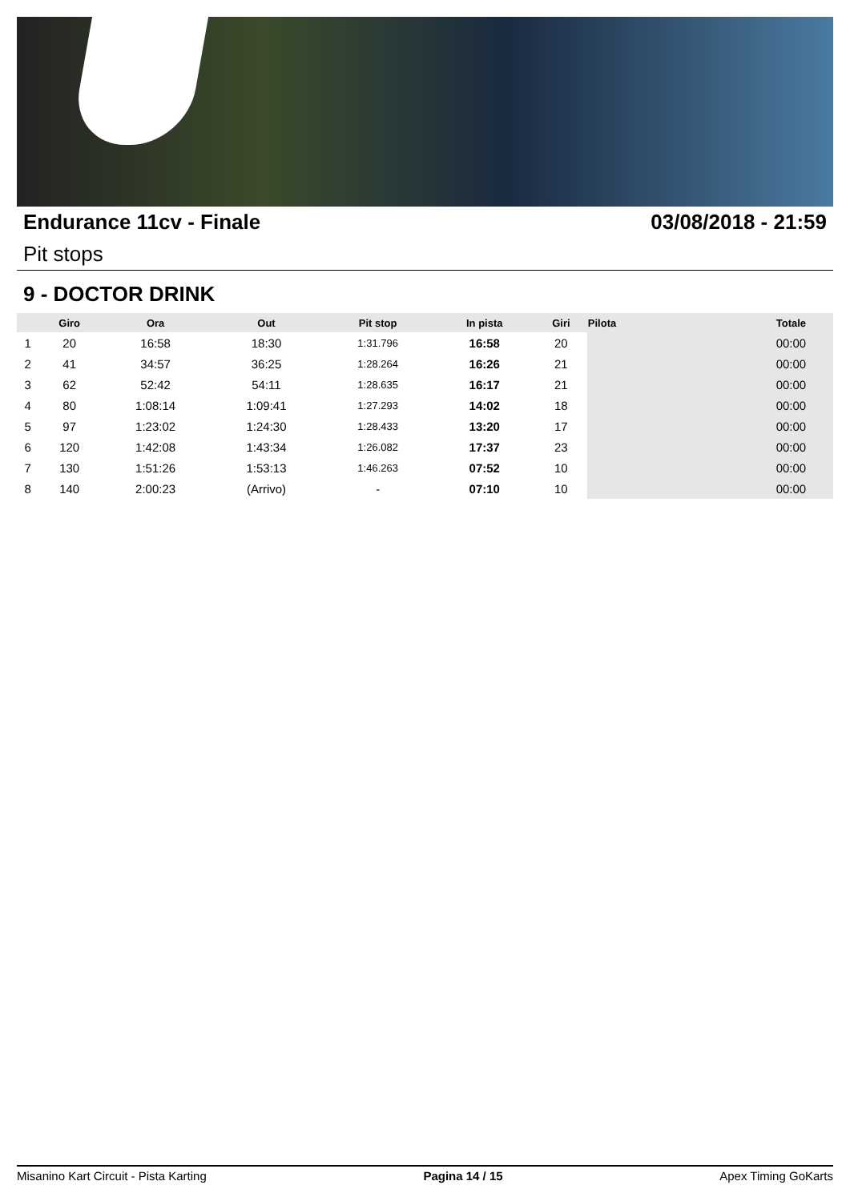Endurance 11cv - Finale 03/08/2018 - 21:59
Pit stops
9 - DOCTOR DRINK
| | Giro | Ora | Out | Pit stop | In pista | Giri | Pilota | Totale |
| --- | --- | --- | --- | --- | --- | --- | --- | --- |
| 1 | 20 | 16:58 | 18:30 | 1:31.796 | 16:58 | 20 | | 00:00 |
| 2 | 41 | 34:57 | 36:25 | 1:28.264 | 16:26 | 21 | | 00:00 |
| 3 | 62 | 52:42 | 54:11 | 1:28.635 | 16:17 | 21 | | 00:00 |
| 4 | 80 | 1:08:14 | 1:09:41 | 1:27.293 | 14:02 | 18 | | 00:00 |
| 5 | 97 | 1:23:02 | 1:24:30 | 1:28.433 | 13:20 | 17 | | 00:00 |
| 6 | 120 | 1:42:08 | 1:43:34 | 1:26.082 | 17:37 | 23 | | 00:00 |
| 7 | 130 | 1:51:26 | 1:53:13 | 1:46.263 | 07:52 | 10 | | 00:00 |
| 8 | 140 | 2:00:23 | (Arrivo) | - | 07:10 | 10 | | 00:00 |
Misanino Kart Circuit - Pista Karting Pagina 14 / 15 Apex Timing GoKarts